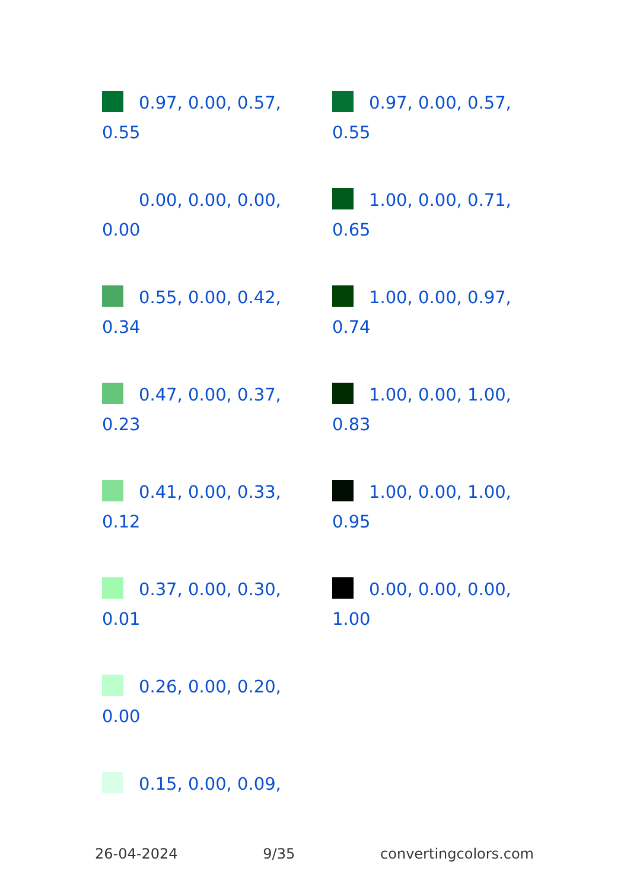0.97, 0.00, 0.57, 0.55
0.97, 0.00, 0.57, 0.55
0.00, 0.00, 0.00, 0.00
1.00, 0.00, 0.71, 0.65
0.55, 0.00, 0.42, 0.34
1.00, 0.00, 0.97, 0.74
0.47, 0.00, 0.37, 0.23
1.00, 0.00, 1.00, 0.83
0.41, 0.00, 0.33, 0.12
1.00, 0.00, 1.00, 0.95
0.37, 0.00, 0.30, 0.01
0.00, 0.00, 0.00, 1.00
0.26, 0.00, 0.20, 0.00
0.15, 0.00, 0.09,
26-04-2024 9/35 convertingcolors.com